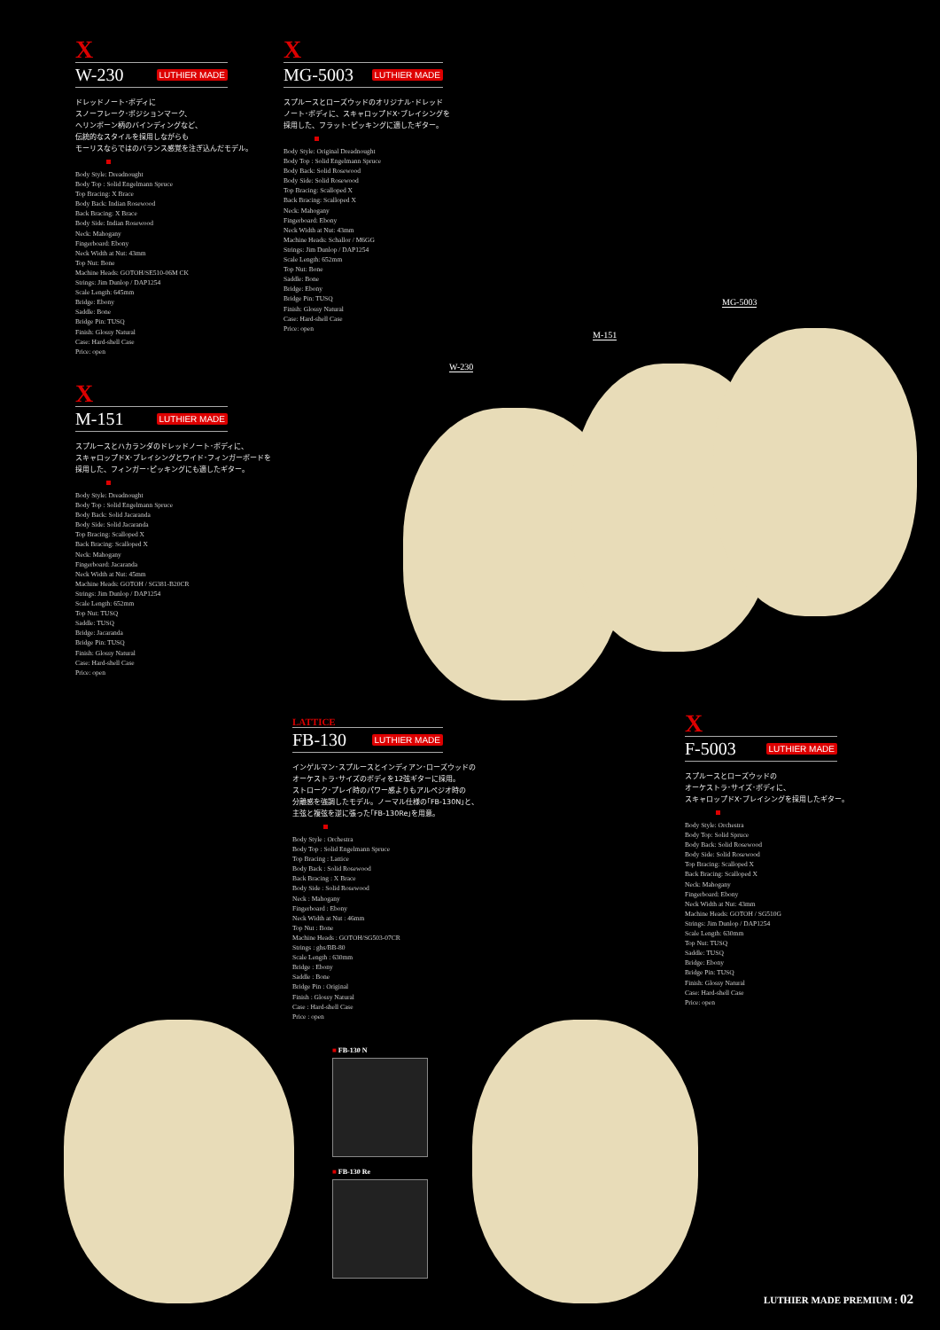X
W-230
LUTHIER MADE
ドレッドノート･ボディに
スノーフレーク･ポジションマーク、
ヘリンボーン柄のバインディングなど、
伝統的なスタイルを採用しながらも
モーリスならではのバランス感覚を注ぎ込んだモデル。
Body Style: Dreadnought
Body Top : Solid Engelmann Spruce
Top Bracing: X Brace
Body Back: Indian Rosewood
Back Bracing: X Brace
Body Side: Indian Rosewood
Neck: Mahogany
Fingerboard: Ebony
Neck Width at Nut: 43mm
Top Nut: Bone
Machine Heads: GOTOH/SE510-06M CK
Strings: Jim Dunlop / DAP1254
Scale Length: 645mm
Bridge: Ebony
Saddle: Bone
Bridge Pin: TUSQ
Finish: Glossy Natural
Case: Hard-shell Case
Price: open
X
MG-5003
LUTHIER MADE
スプルースとローズウッドのオリジナル･ドレッド
ノート･ボディに、スキャロップドX･ブレイシングを
採用した、フラット･ピッキングに適したギター。
Body Style: Original Dreadnought
Body Top : Solid Engelmann Spruce
Body Back: Solid Rosewood
Body Side: Solid Rosewood
Top Bracing: Scalloped X
Back Bracing: Scalloped X
Neck: Mahogany
Fingerboard: Ebony
Neck Width at Nut: 43mm
Machine Heads: Schallor / M6GG
Strings: Jim Dunlop / DAP1254
Scale Length: 652mm
Top Nut: Bone
Saddle: Bone
Bridge: Ebony
Bridge Pin: TUSQ
Finish: Glossy Natural
Case: Hard-shell Case
Price: open
X
M-151
LUTHIER MADE
スプルースとハカランダのドレッドノート･ボディに、
スキャロップドX･ブレイシングとワイド･フィンガーボードを
採用した、フィンガー･ピッキングにも適したギター。
Body Style: Dreadnought
Body Top : Solid Engelmann Spruce
Body Back: Solid Jacaranda
Body Side: Solid Jacaranda
Top Bracing: Scalloped X
Back Bracing: Scalloped X
Neck: Mahogany
Fingerboard: Jacaranda
Neck Width at Nut: 45mm
Machine Heads: GOTOH / SG381-B20CR
Strings: Jim Dunlop / DAP1254
Scale Length: 652mm
Top Nut: TUSQ
Saddle: TUSQ
Bridge: Jacaranda
Bridge Pin: TUSQ
Finish: Glossy Natural
Case: Hard-shell Case
Price: open
W-230
M-151
MG-5003
LATTICE
FB-130
LUTHIER MADE
インゲルマン･スプルースとインディアン･ローズウッドの
オーケストラ･サイズのボディを12弦ギターに採用。
ストローク･プレイ時のパワー感よりもアルペジオ時の
分離感を強調したモデル。ノーマル仕様の｢FB-130N｣と、
主弦と複弦を逆に張った｢FB-130Re｣を用意。
Body Style : Orchestra
Body Top : Solid Engelmann Spruce
Top Bracing : Lattice
Body Back : Solid Rosewood
Back Bracing : X Brace
Body Side : Solid Rosewood
Neck : Mahogany
Fingerboard : Ebony
Neck Width at Nut : 46mm
Top Nut : Bone
Machine Heads : GOTOH/SG503-07CR
Strings : ghs/BB-80
Scale Length : 630mm
Bridge : Ebony
Saddle : Bone
Bridge Pin : Original
Finish : Glossy Natural
Case : Hard-shell Case
Price : open
■ FB-130 N
■ FB-130 Re
X
F-5003
LUTHIER MADE
スプルースとローズウッドの
オーケストラ･サイズ･ボディに、
スキャロップドX･ブレイシングを採用したギター。
Body Style: Orchestra
Body Top: Solid Spruce
Body Back: Solid Rosewood
Body Side: Solid Rosewood
Top Bracing: Scalloped X
Back Bracing: Scalloped X
Neck: Mahogany
Fingerboard: Ebony
Neck Width at Nut: 43mm
Machine Heads: GOTOH / SG510G
Strings: Jim Dunlop / DAP1254
Scale Length: 630mm
Top Nut: TUSQ
Saddle: TUSQ
Bridge: Ebony
Bridge Pin: TUSQ
Finish: Glossy Natural
Case: Hard-shell Case
Price: open
LUTHIER MADE PREMIUM : 02